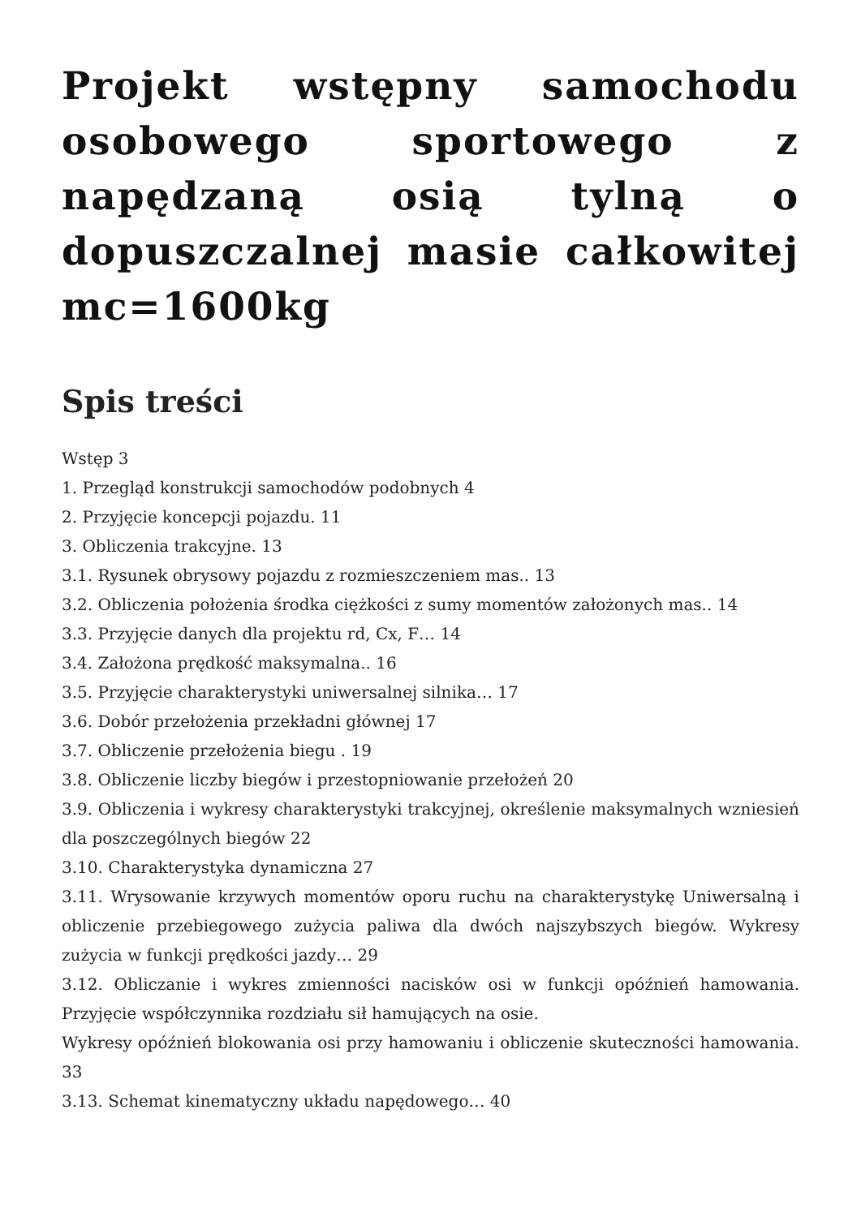Projekt wstępny samochodu osobowego sportowego z napędzaną osią tylną o dopuszczalnej masie całkowitej mc=1600kg
Spis treści
Wstęp 3
1. Przegląd konstrukcji samochodów podobnych 4
2. Przyjęcie koncepcji pojazdu. 11
3. Obliczenia trakcyjne. 13
3.1. Rysunek obrysowy pojazdu z rozmieszczeniem mas.. 13
3.2. Obliczenia położenia środka ciężkości z sumy momentów założonych mas.. 14
3.3. Przyjęcie danych dla projektu rd, Cx, F… 14
3.4. Założona prędkość maksymalna.. 16
3.5. Przyjęcie charakterystyki uniwersalnej silnika… 17
3.6. Dobór przełożenia przekładni głównej 17
3.7. Obliczenie przełożenia biegu . 19
3.8. Obliczenie liczby biegów i przestopniowanie przełożeń 20
3.9. Obliczenia i wykresy charakterystyki trakcyjnej, określenie maksymalnych wzniesień dla poszczególnych biegów 22
3.10. Charakterystyka dynamiczna 27
3.11. Wrysowanie krzywych momentów oporu ruchu na charakterystykę Uniwersalną i obliczenie przebiegowego zużycia paliwa dla dwóch najszybszych biegów. Wykresy zużycia w funkcji prędkości jazdy… 29
3.12. Obliczanie i wykres zmienności nacisków osi w funkcji opóźnień hamowania. Przyjęcie współczynnika rozdziału sił hamujących na osie.
Wykresy opóźnień blokowania osi przy hamowaniu i obliczenie skuteczności hamowania. 33
3.13. Schemat kinematyczny układu napędowego… 40